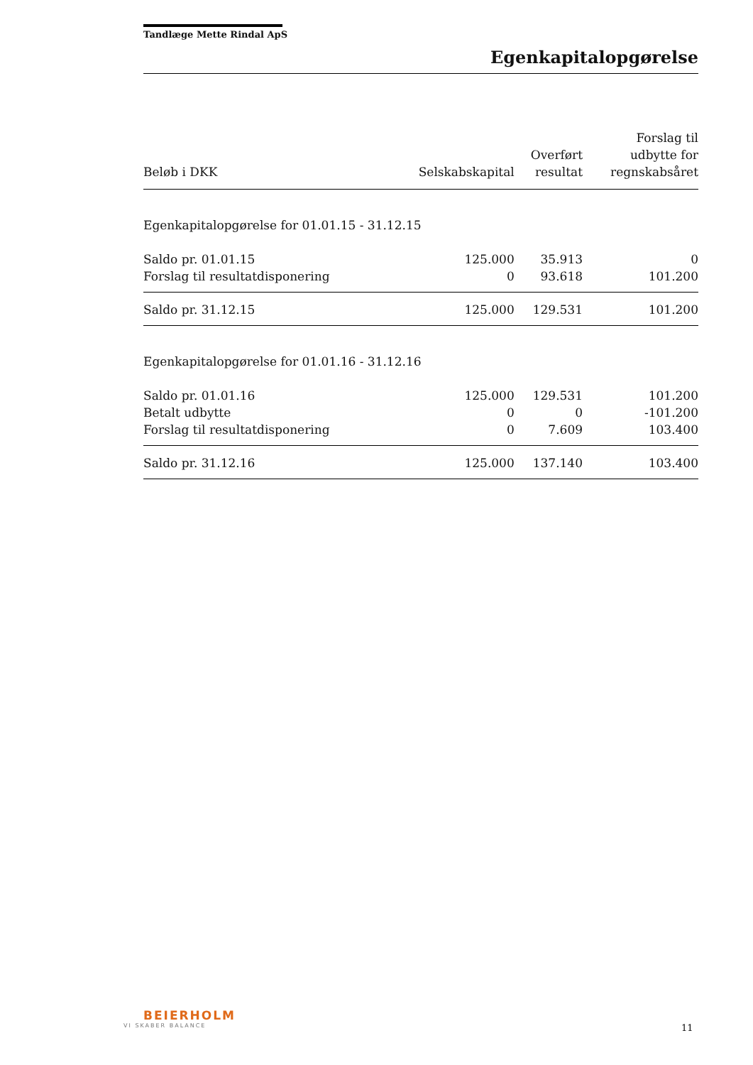Tandlæge Mette Rindal ApS
Egenkapitalopgørelse
| Beløb i DKK | Selskabskapital | Overført resultat | Forslag til udbytte for regnskabsåret |
| --- | --- | --- | --- |
| Egenkapitalopgørelse for 01.01.15 - 31.12.15 | | | |
| Saldo pr. 01.01.15 | 125.000 | 35.913 | 0 |
| Forslag til resultatdisponering | 0 | 93.618 | 101.200 |
| Saldo pr. 31.12.15 | 125.000 | 129.531 | 101.200 |
| Egenkapitalopgørelse for 01.01.16 - 31.12.16 | | | |
| Saldo pr. 01.01.16 | 125.000 | 129.531 | 101.200 |
| Betalt udbytte | 0 | 0 | -101.200 |
| Forslag til resultatdisponering | 0 | 7.609 | 103.400 |
| Saldo pr. 31.12.16 | 125.000 | 137.140 | 103.400 |
BEIERHOLM
VI SKABER BALANCE
11